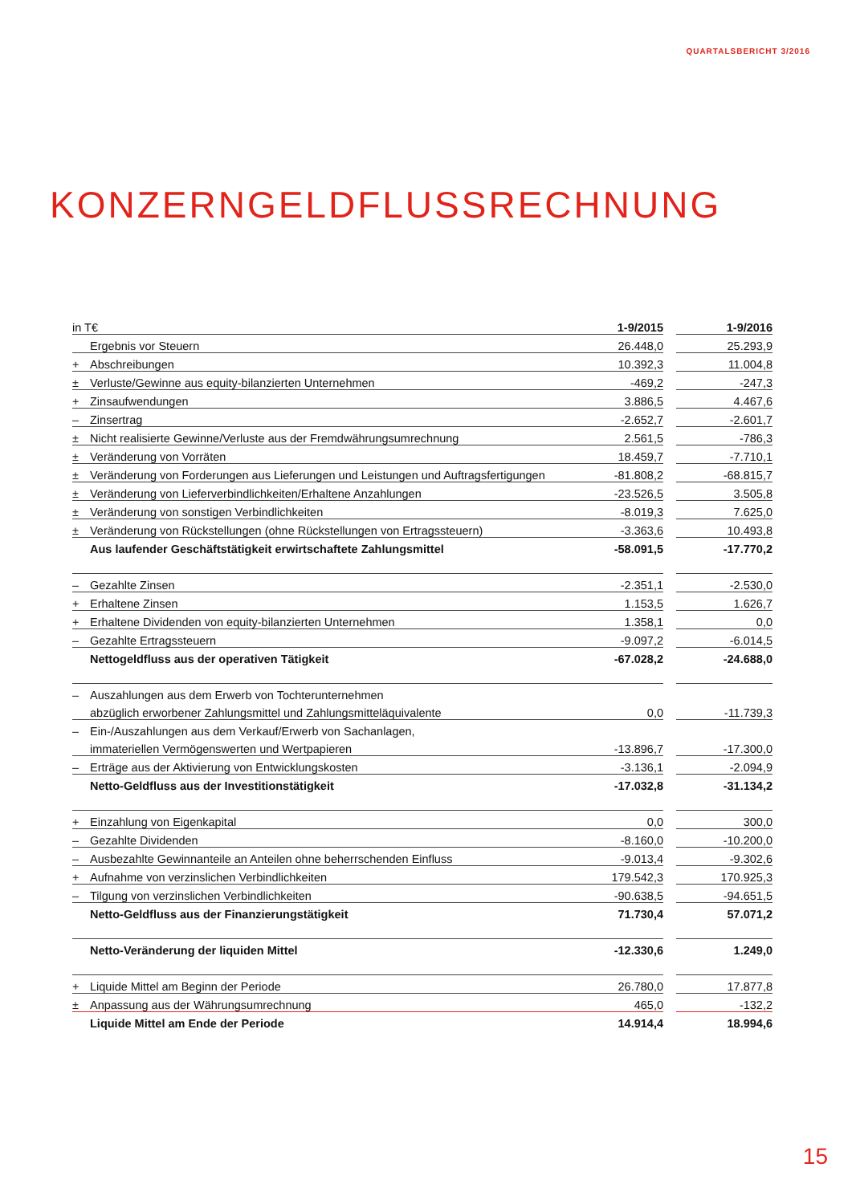QUARTALSBERICHT 3/2016
KONZERNGELDFLUSSRECHNUNG
| in T€ | | 1-9/2015 | | 1-9/2016 |
| | Ergebnis vor Steuern | 26.448,0 | | 25.293,9 |
| + | Abschreibungen | 10.392,3 | | 11.004,8 |
| ± | Verluste/Gewinne aus equity-bilanzierten Unternehmen | -469,2 | | -247,3 |
| + | Zinsaufwendungen | 3.886,5 | | 4.467,6 |
| – | Zinsertrag | -2.652,7 | | -2.601,7 |
| ± | Nicht realisierte Gewinne/Verluste aus der Fremdwährungsumrechnung | 2.561,5 | | -786,3 |
| ± | Veränderung von Vorräten | 18.459,7 | | -7.710,1 |
| ± | Veränderung von Forderungen aus Lieferungen und Leistungen und Auftragsfertigungen | -81.808,2 | | -68.815,7 |
| ± | Veränderung von Lieferverbindlichkeiten/Erhaltene Anzahlungen | -23.526,5 | | 3.505,8 |
| ± | Veränderung von sonstigen Verbindlichkeiten | -8.019,3 | | 7.625,0 |
| ± | Veränderung von Rückstellungen (ohne Rückstellungen von Ertragssteuern) | -3.363,6 | | 10.493,8 |
| | Aus laufender Geschäftstätigkeit erwirtschaftete Zahlungsmittel | -58.091,5 | | -17.770,2 |
| – | Gezahlte Zinsen | -2.351,1 | | -2.530,0 |
| + | Erhaltene Zinsen | 1.153,5 | | 1.626,7 |
| + | Erhaltene Dividenden von equity-bilanzierten Unternehmen | 1.358,1 | | 0,0 |
| – | Gezahlte Ertragssteuern | -9.097,2 | | -6.014,5 |
| | Nettogeldfluss aus der operativen Tätigkeit | -67.028,2 | | -24.688,0 |
| – | Auszahlungen aus dem Erwerb von Tochterunternehmen | | | |
| | abzüglich erworbener Zahlungsmittel und Zahlungsmitteläquivalente | 0,0 | | -11.739,3 |
| – | Ein-/Auszahlungen aus dem Verkauf/Erwerb von Sachanlagen, | | | |
| | immateriellen Vermögenswerten und Wertpapieren | -13.896,7 | | -17.300,0 |
| – | Erträge aus der Aktivierung von Entwicklungskosten | -3.136,1 | | -2.094,9 |
| | Netto-Geldfluss aus der Investitionstätigkeit | -17.032,8 | | -31.134,2 |
| + | Einzahlung von Eigenkapital | 0,0 | | 300,0 |
| – | Gezahlte Dividenden | -8.160,0 | | -10.200,0 |
| – | Ausbezahlte Gewinnanteile an Anteilen ohne beherrschenden Einfluss | -9.013,4 | | -9.302,6 |
| + | Aufnahme von verzinslichen Verbindlichkeiten | 179.542,3 | | 170.925,3 |
| – | Tilgung von verzinslichen Verbindlichkeiten | -90.638,5 | | -94.651,5 |
| | Netto-Geldfluss aus der Finanzierungstätigkeit | 71.730,4 | | 57.071,2 |
| | Netto-Veränderung der liquiden Mittel | -12.330,6 | | 1.249,0 |
| + | Liquide Mittel am Beginn der Periode | 26.780,0 | | 17.877,8 |
| ± | Anpassung aus der Währungsumrechnung | 465,0 | | -132,2 |
| | Liquide Mittel am Ende der Periode | 14.914,4 | | 18.994,6 |
15